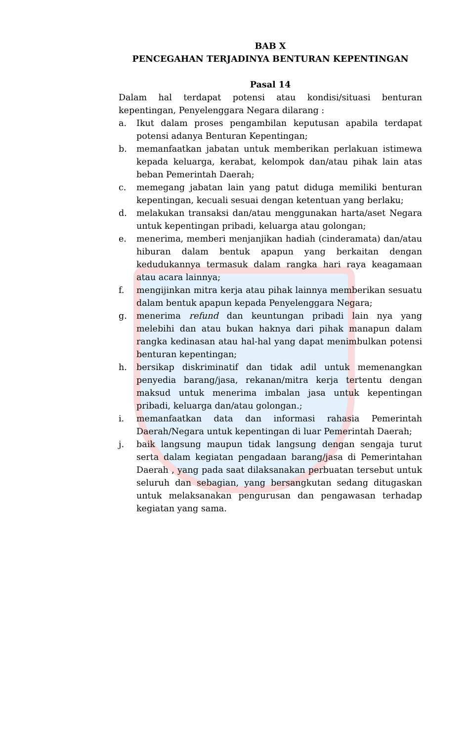BAB X
PENCEGAHAN TERJADINYA BENTURAN KEPENTINGAN
Pasal 14
Dalam hal terdapat potensi atau kondisi/situasi benturan kepentingan, Penyelenggara Negara dilarang :
a. Ikut dalam proses pengambilan keputusan apabila terdapat potensi adanya Benturan Kepentingan;
b. memanfaatkan jabatan untuk memberikan perlakuan istimewa kepada keluarga, kerabat, kelompok dan/atau pihak lain atas beban Pemerintah Daerah;
c. memegang jabatan lain yang patut diduga memiliki benturan kepentingan, kecuali sesuai dengan ketentuan yang berlaku;
d. melakukan transaksi dan/atau menggunakan harta/aset Negara untuk kepentingan pribadi, keluarga atau golongan;
e. menerima, memberi menjanjikan hadiah (cinderamata) dan/atau hiburan dalam bentuk apapun yang berkaitan dengan kedudukannya termasuk dalam rangka hari raya keagamaan atau acara lainnya;
f. mengijinkan mitra kerja atau pihak lainnya memberikan sesuatu dalam bentuk apapun kepada Penyelenggara Negara;
g. menerima refund dan keuntungan pribadi lain nya yang melebihi dan atau bukan haknya dari pihak manapun dalam rangka kedinasan atau hal-hal yang dapat menimbulkan potensi benturan kepentingan;
h. bersikap diskriminatif dan tidak adil untuk memenangkan penyedia barang/jasa, rekanan/mitra kerja tertentu dengan maksud untuk menerima imbalan jasa untuk kepentingan pribadi, keluarga dan/atau golongan.;
i. memanfaatkan data dan informasi rahasia Pemerintah Daerah/Negara untuk kepentingan di luar Pemerintah Daerah;
j. baik langsung maupun tidak langsung dengan sengaja turut serta dalam kegiatan pengadaan barang/jasa di Pemerintahan Daerah , yang pada saat dilaksanakan perbuatan tersebut untuk seluruh dan sebagian, yang bersangkutan sedang ditugaskan untuk melaksanakan pengurusan dan pengawasan terhadap kegiatan yang sama.